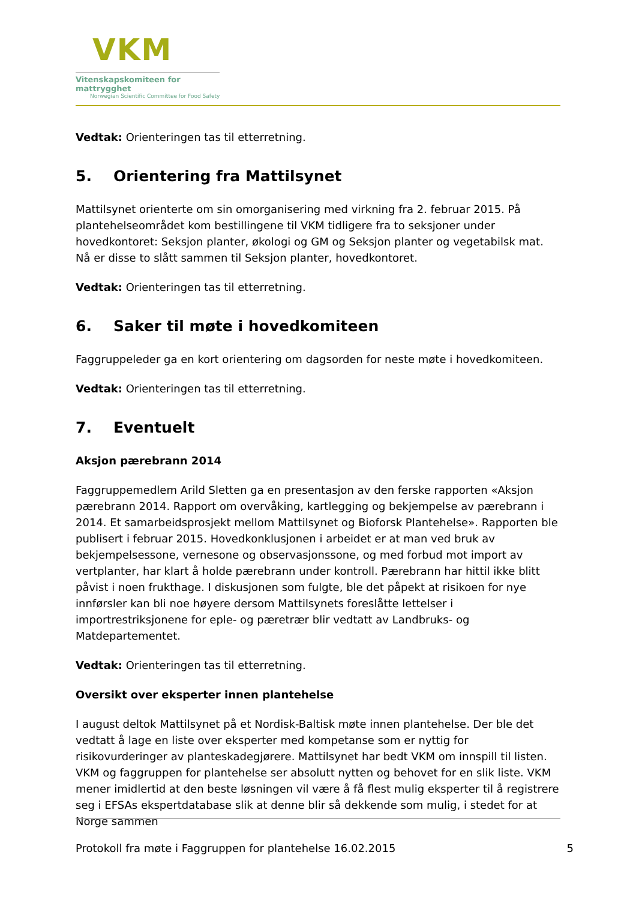VKM
Vitenskapskomiteen for mattrygghet
Norwegian Scientific Committee for Food Safety
Vedtak: Orienteringen tas til etterretning.
5. Orientering fra Mattilsynet
Mattilsynet orienterte om sin omorganisering med virkning fra 2. februar 2015. På plantehelseområdet kom bestillingene til VKM tidligere fra to seksjoner under hovedkontoret: Seksjon planter, økologi og GM og Seksjon planter og vegetabilsk mat. Nå er disse to slått sammen til Seksjon planter, hovedkontoret.
Vedtak: Orienteringen tas til etterretning.
6. Saker til møte i hovedkomiteen
Faggruppeleder ga en kort orientering om dagsorden for neste møte i hovedkomiteen.
Vedtak: Orienteringen tas til etterretning.
7. Eventuelt
Aksjon pærebrann 2014
Faggruppemedlem Arild Sletten ga en presentasjon av den ferske rapporten «Aksjon pærebrann 2014. Rapport om overvåking, kartlegging og bekjempelse av pærebrann i 2014. Et samarbeidsprosjekt mellom Mattilsynet og Bioforsk Plantehelse». Rapporten ble publisert i februar 2015. Hovedkonklusjonen i arbeidet er at man ved bruk av bekjempelsessone, vernesone og observasjonssone, og med forbud mot import av vertplanter, har klart å holde pærebrann under kontroll. Pærebrann har hittil ikke blitt påvist i noen frukthage. I diskusjonen som fulgte, ble det påpekt at risikoen for nye innførsler kan bli noe høyere dersom Mattilsynets foreslåtte lettelser i importrestriksjonene for eple- og pæretrær blir vedtatt av Landbruks- og Matdepartementet.
Vedtak: Orienteringen tas til etterretning.
Oversikt over eksperter innen plantehelse
I august deltok Mattilsynet på et Nordisk-Baltisk møte innen plantehelse. Der ble det vedtatt å lage en liste over eksperter med kompetanse som er nyttig for risikovurderinger av planteskadegjørere. Mattilsynet har bedt VKM om innspill til listen. VKM og faggruppen for plantehelse ser absolutt nytten og behovet for en slik liste. VKM mener imidlertid at den beste løsningen vil være å få flest mulig eksperter til å registrere seg i EFSAs ekspertdatabase slik at denne blir så dekkende som mulig, i stedet for at Norge sammen
Protokoll fra møte i Faggruppen for plantehelse 16.02.2015 5